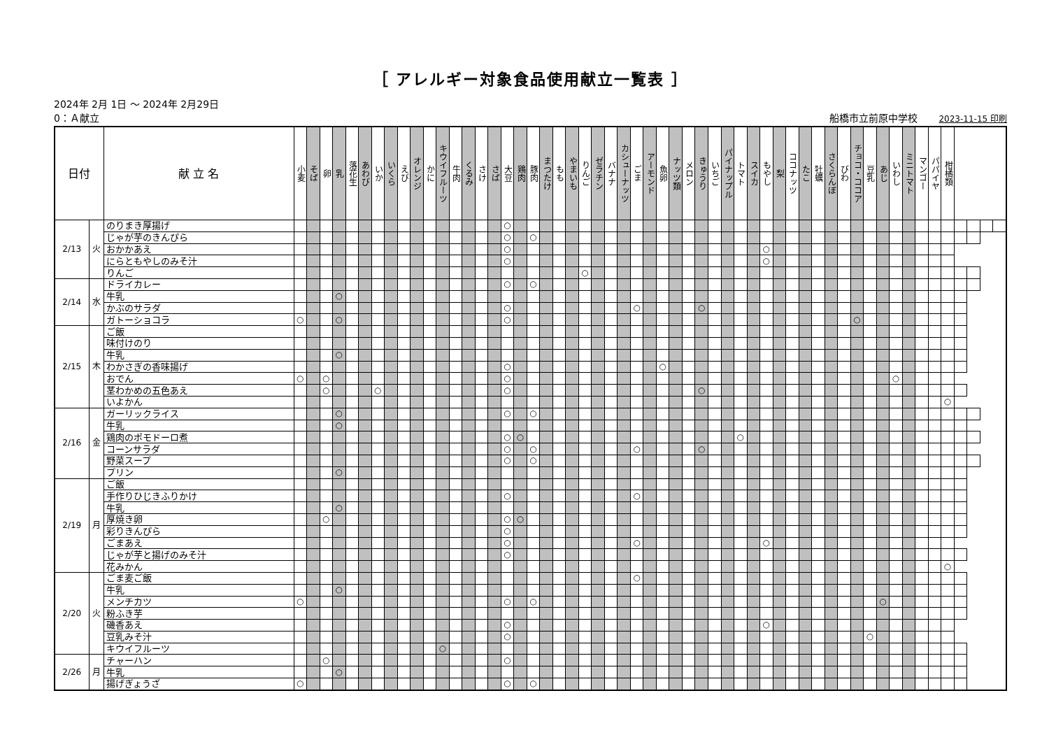［ アレルギー対象食品使用献立一覧表 ］
2024年 2月 1日 ～ 2024年 2月29日
0：Ａ献立 船橋市立前原中学校 2023-11-15 印刷
| 日付 | | 献 立 名 | 小麦 | そば | 卵 | 乳 | 落花生 | あわび | いか | いくら | えび | オレンジ | かに | キウイフルーツ | 牛肉 | くるみ | さけ | さば | 大豆 | 鶏肉 | 豚肉 | まつたけ | もも | やまいも | りんご | ゼラチン | バナナ | カシューナッツ | ごま | アーモンド | 魚卵 | ナッツ類 | メロン | きゅうり | いちご | パイナップル | トマト | スイカ | もやし | 梨 | ココナッツ | たこ | 牡蠣 | さくらんぼ | びわ | チョコ・ココア | 豆乳 | あじ | いわし | ミニトマト | マンゴー | パパイヤ | 柑橘類 | | | | |
| --- | --- | --- | --- | --- | --- | --- | --- | --- | --- | --- | --- | --- | --- | --- | --- | --- | --- | --- | --- | --- | --- | --- | --- | --- | --- | --- | --- | --- | --- | --- | --- | --- | --- | --- | --- | --- | --- | --- | --- | --- | --- | --- | --- | --- | --- | --- | --- | --- | --- | --- | --- | --- | --- | --- | --- | --- | --- |
| 2/13 | 火 | のりまき厚揚げ | | | | | | | | | | | | | | | | | ○ | | | | | | | | | | | | | | | | | | | | | | | | | | | | | | | | | | | | | | |
| | | じゃが芋のきんぴら | | | | | | | | | | | | | | | | | ○ | | ○ | | | | | | | | | | | | | | | | | | | | | | | | | | | | | | | | | | | | |
| | | おかかあえ | | | | | | | | | | | | | | | | | ○ | | | | | | | | | | | | | | | | | | | | ○ | | | | | | | | | | | | | | | | | | |
| | | にらともやしのみそ汁 | | | | | | | | | | | | | | | | | ○ | | | | | | | | | | | | | | | | | | | | ○ | | | | | | | | | | | | | | | | | | |
| | | りんご | | | | | | | | | | | | | | | | | | | | | | | ○ | | | | | | | | | | | | | | | | | | | | | | | | | | | | | | | | |
| 2/14 | 水 | ドライカレー | | | | | | | | | | | | | | | | | ○ | | ○ | | | | | | | | | | | | | | | | | | | | | | | | | | | | | | | | | | | | |
| | | 牛乳 | | | | ○ | | | | | | | | | | | | | | | | | | | | | | | | | | | | | | | | | | | | | | | | | | | | | | | | | | | |
| | | かぶのサラダ | | | | | | | | | | | | | | | | | ○ | | | | | | | | | | ○ | | | | | ○ | | | | | | | | | | | | | | | | | | | | | | | |
| | | ガトーショコラ | ○ | | | ○ | | | | | | | | | | | | | ○ | | | | | | | | | | | | | | | | | | | | | | | | | | | ○ | | | | | | | | | | | |
| 2/15 | 木 | ご飯 | | | | | | | | | | | | | | | | | | | | | | | | | | | | | | | | | | | | | | | | | | | | | | | | | | | | | | | |
| | | 味付けのり | | | | | | | | | | | | | | | | | | | | | | | | | | | | | | | | | | | | | | | | | | | | | | | | | | | | | | | |
| | | 牛乳 | | | | ○ | | | | | | | | | | | | | | | | | | | | | | | | | | | | | | | | | | | | | | | | | | | | | | | | | | | |
| | | わかさぎの香味揚げ | | | | | | | | | | | | | | | | | ○ | | | | | | | | | | | | ○ | | | | | | | | | | | | | | | | | | | | | | | | | | |
| | | おでん | ○ | | ○ | | | | | | | | | | | | | | ○ | | | | | | | | | | | | | | | | | | | | | | | | | | | | | | ○ | | | | | | | | |
| | | 茎わかめの五色あえ | | | ○ | | | | ○ | | | | | | | | | | ○ | | | | | | | | | | | | | | | ○ | | | | | | | | | | | | | | | | | | | | | | | |
| | | いよかん | | | | | | | | | | | | | | | | | | | | | | | | | | | | | | | | | | | | | | | | | | | | | | | | | | | ○ | | | | |
| 2/16 | 金 | ガーリックライス | | | | ○ | | | | | | | | | | | | | ○ | | ○ | | | | | | | | | | | | | | | | | | | | | | | | | | | | | | | | | | | | |
| | | 牛乳 | | | | ○ | | | | | | | | | | | | | | | | | | | | | | | | | | | | | | | | | | | | | | | | | | | | | | | | | | | |
| | | 鶏肉のポモドーロ煮 | | | | | | | | | | | | | | | | | ○ | ○ | | | | | | | | | | | | | | | | | ○ | | | | | | | | | | | | | | | | | | | | |
| | | コーンサラダ | | | | | | | | | | | | | | | | | ○ | | ○ | | | | | | | | ○ | | | | | ○ | | | | | | | | | | | | | | | | | | | | | | | |
| | | 野菜スープ | | | | | | | | | | | | | | | | | ○ | | ○ | | | | | | | | | | | | | | | | | | | | | | | | | | | | | | | | | | | | |
| | | プリン | | | | ○ | | | | | | | | | | | | | | | | | | | | | | | | | | | | | | | | | | | | | | | | | | | | | | | | | | | |
| 2/19 | 月 | ご飯 | | | | | | | | | | | | | | | | | | | | | | | | | | | | | | | | | | | | | | | | | | | | | | | | | | | | | | | |
| | | 手作りひじきふりかけ | | | | | | | | | | | | | | | | | ○ | | | | | | | | | | ○ | | | | | | | | | | | | | | | | | | | | | | | | | | | | |
| | | 牛乳 | | | | ○ | | | | | | | | | | | | | | | | | | | | | | | | | | | | | | | | | | | | | | | | | | | | | | | | | | | |
| | | 厚焼き卵 | | | ○ | | | | | | | | | | | | | | ○ | ○ | | | | | | | | | | | | | | | | | | | | | | | | | | | | | | | | | | | | | |
| | | 彩りきんぴら | | | | | | | | | | | | | | | | | ○ | | | | | | | | | | | | | | | | | | | | | | | | | | | | | | | | | | | | | | |
| | | ごまあえ | | | | | | | | | | | | | | | | | ○ | | | | | | | | | | ○ | | | | | | | | | | ○ | | | | | | | | | | | | | | | | | | |
| | | じゃが芋と揚げのみそ汁 | | | | | | | | | | | | | | | | | ○ | | | | | | | | | | | | | | | | | | | | | | | | | | | | | | | | | | | | | | |
| | | 花みかん | | | | | | | | | | | | | | | | | | | | | | | | | | | | | | | | | | | | | | | | | | | | | | | | | | | ○ | | | | |
| 2/20 | 火 | ごま麦ご飯 | | | | | | | | | | | | | | | | | | | | | | | | | | | ○ | | | | | | | | | | | | | | | | | | | | | | | | | | | | |
| | | 牛乳 | | | | ○ | | | | | | | | | | | | | | | | | | | | | | | | | | | | | | | | | | | | | | | | | | | | | | | | | | | |
| | | メンチカツ | ○ | | | | | | | | | | | | | | | | ○ | | ○ | | | | | | | | | | | | | | | | | | | | | | | | | | | ○ | | | | | | | | | |
| | | 粉ふき芋 | | | | | | | | | | | | | | | | | | | | | | | | | | | | | | | | | | | | | | | | | | | | | | | | | | | | | | | |
| | | 磯香あえ | | | | | | | | | | | | | | | | | ○ | | | | | | | | | | | | | | | | | | | | ○ | | | | | | | | | | | | | | | | | | |
| | | 豆乳みそ汁 | | | | | | | | | | | | | | | | | ○ | | | | | | | | | | | | | | | | | | | | | | | | | | | | ○ | | | | | | | | | | |
| | | キウイフルーツ | | | | | | | | | | | | ○ | | | | | | | | | | | | | | | | | | | | | | | | | | | | | | | | | | | | | | | | | | | |
| 2/26 | 月 | チャーハン | | | ○ | | | | | | | | | | | | | | ○ | | | | | | | | | | | | | | | | | | | | | | | | | | | | | | | | | | | | | | |
| | | 牛乳 | | | | ○ | | | | | | | | | | | | | | | | | | | | | | | | | | | | | | | | | | | | | | | | | | | | | | | | | | | |
| | | 揚げぎょうざ | ○ | | | | | | | | | | | | | | | | ○ | | ○ | | | | | | | | | | | | | | | | | | | | | | | | | | | | | | | | | | | | |